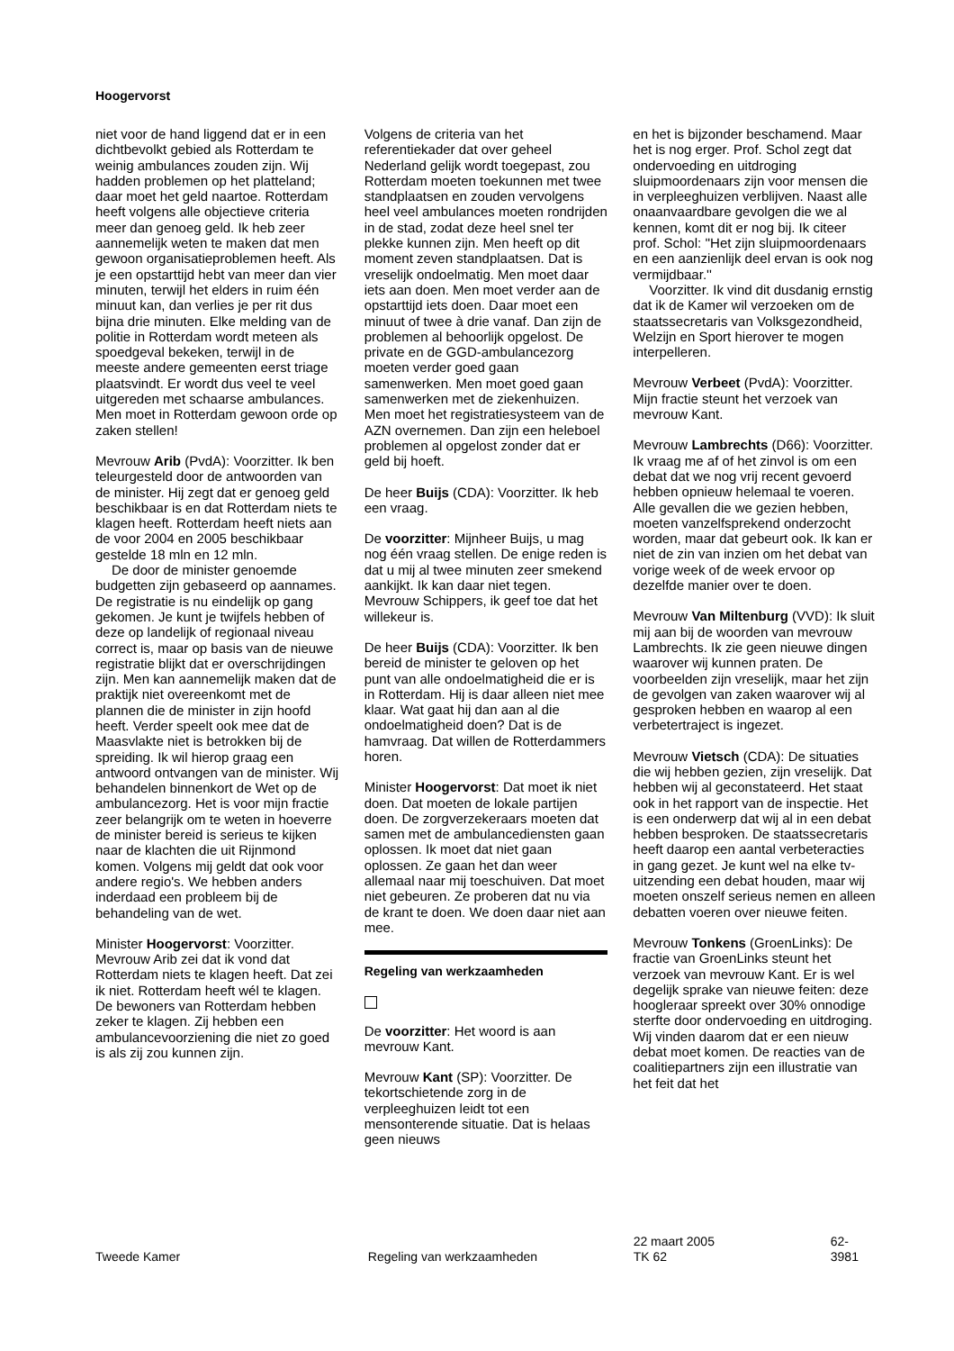Hoogervorst
niet voor de hand liggend dat er in een dichtbevolkt gebied als Rotterdam te weinig ambulances zouden zijn. Wij hadden problemen op het platteland; daar moet het geld naartoe. Rotterdam heeft volgens alle objectieve criteria meer dan genoeg geld. Ik heb zeer aannemelijk weten te maken dat men gewoon organisatieproblemen heeft. Als je een opstarttijd hebt van meer dan vier minuten, terwijl het elders in ruim één minuut kan, dan verlies je per rit dus bijna drie minuten. Elke melding van de politie in Rotterdam wordt meteen als spoedgeval bekeken, terwijl in de meeste andere gemeenten eerst triage plaatsvindt. Er wordt dus veel te veel uitgereden met schaarse ambulances. Men moet in Rotterdam gewoon orde op zaken stellen!
Mevrouw Arib (PvdA): Voorzitter. Ik ben teleurgesteld door de antwoorden van de minister. Hij zegt dat er genoeg geld beschikbaar is en dat Rotterdam niets te klagen heeft. Rotterdam heeft niets aan de voor 2004 en 2005 beschikbaar gestelde 18 mln en 12 mln.
De door de minister genoemde budgetten zijn gebaseerd op aannames. De registratie is nu eindelijk op gang gekomen. Je kunt je twijfels hebben of deze op landelijk of regionaal niveau correct is, maar op basis van de nieuwe registratie blijkt dat er overschrijdingen zijn. Men kan aannemelijk maken dat de praktijk niet overeenkomt met de plannen die de minister in zijn hoofd heeft. Verder speelt ook mee dat de Maasvlakte niet is betrokken bij de spreiding. Ik wil hierop graag een antwoord ontvangen van de minister. Wij behandelen binnenkort de Wet op de ambulancezorg. Het is voor mijn fractie zeer belangrijk om te weten in hoeverre de minister bereid is serieus te kijken naar de klachten die uit Rijnmond komen. Volgens mij geldt dat ook voor andere regio's. We hebben anders inderdaad een probleem bij de behandeling van de wet.
Minister Hoogervorst: Voorzitter. Mevrouw Arib zei dat ik vond dat Rotterdam niets te klagen heeft. Dat zei ik niet. Rotterdam heeft wél te klagen. De bewoners van Rotterdam hebben zeker te klagen. Zij hebben een ambulancevoorziening die niet zo goed is als zij zou kunnen zijn.
Volgens de criteria van het referentiekader dat over geheel Nederland gelijk wordt toegepast, zou Rotterdam moeten toekunnen met twee standplaatsen en zouden vervolgens heel veel ambulances moeten rondrijden in de stad, zodat deze heel snel ter plekke kunnen zijn. Men heeft op dit moment zeven standplaatsen. Dat is vreselijk ondoelmatig. Men moet daar iets aan doen. Men moet verder aan de opstarttijd iets doen. Daar moet een minuut of twee à drie vanaf. Dan zijn de problemen al behoorlijk opgelost. De private en de GGD-ambulancezorg moeten verder goed gaan samenwerken. Men moet goed gaan samenwerken met de ziekenhuizen. Men moet het registratiesysteem van de AZN overnemen. Dan zijn een heleboel problemen al opgelost zonder dat er geld bij hoeft.
De heer Buijs (CDA): Voorzitter. Ik heb een vraag.
De voorzitter: Mijnheer Buijs, u mag nog één vraag stellen. De enige reden is dat u mij al twee minuten zeer smekend aankijkt. Ik kan daar niet tegen. Mevrouw Schippers, ik geef toe dat het willekeur is.
De heer Buijs (CDA): Voorzitter. Ik ben bereid de minister te geloven op het punt van alle ondoelmatigheid die er is in Rotterdam. Hij is daar alleen niet mee klaar. Wat gaat hij dan aan al die ondoelmatigheid doen? Dat is de hamvraag. Dat willen de Rotterdammers horen.
Minister Hoogervorst: Dat moet ik niet doen. Dat moeten de lokale partijen doen. De zorgverzekeraars moeten dat samen met de ambulancediensten gaan oplossen. Ik moet dat niet gaan oplossen. Ze gaan het dan weer allemaal naar mij toeschuiven. Dat moet niet gebeuren. Ze proberen dat nu via de krant te doen. We doen daar niet aan mee.
Regeling van werkzaamheden
De voorzitter: Het woord is aan mevrouw Kant.
Mevrouw Kant (SP): Voorzitter. De tekortschietende zorg in de verpleeghuizen leidt tot een mensonterende situatie. Dat is helaas geen nieuws
en het is bijzonder beschamend. Maar het is nog erger. Prof. Schol zegt dat ondervoeding en uitdroging sluipmoordenaars zijn voor mensen die in verpleeghuizen verblijven. Naast alle onaanvaardbare gevolgen die we al kennen, komt dit er nog bij. Ik citeer prof. Schol: ''Het zijn sluipmoordenaars en een aanzienlijk deel ervan is ook nog vermijdbaar.''
Voorzitter. Ik vind dit dusdanig ernstig dat ik de Kamer wil verzoeken om de staatssecretaris van Volksgezondheid, Welzijn en Sport hierover te mogen interpelleren.
Mevrouw Verbeet (PvdA): Voorzitter. Mijn fractie steunt het verzoek van mevrouw Kant.
Mevrouw Lambrechts (D66): Voorzitter. Ik vraag me af of het zinvol is om een debat dat we nog vrij recent gevoerd hebben opnieuw helemaal te voeren. Alle gevallen die we gezien hebben, moeten vanzelfsprekend onderzocht worden, maar dat gebeurt ook. Ik kan er niet de zin van inzien om het debat van vorige week of de week ervoor op dezelfde manier over te doen.
Mevrouw Van Miltenburg (VVD): Ik sluit mij aan bij de woorden van mevrouw Lambrechts. Ik zie geen nieuwe dingen waarover wij kunnen praten. De voorbeelden zijn vreselijk, maar het zijn de gevolgen van zaken waarover wij al gesproken hebben en waarop al een verbetertraject is ingezet.
Mevrouw Vietsch (CDA): De situaties die wij hebben gezien, zijn vreselijk. Dat hebben wij al geconstateerd. Het staat ook in het rapport van de inspectie. Het is een onderwerp dat wij al in een debat hebben besproken. De staatssecretaris heeft daarop een aantal verbeteracties in gang gezet. Je kunt wel na elke tv-uitzending een debat houden, maar wij moeten onszelf serieus nemen en alleen debatten voeren over nieuwe feiten.
Mevrouw Tonkens (GroenLinks): De fractie van GroenLinks steunt het verzoek van mevrouw Kant. Er is wel degelijk sprake van nieuwe feiten: deze hoogleraar spreekt over 30% onnodige sterfte door ondervoeding en uitdroging. Wij vinden daarom dat er een nieuw debat moet komen. De reacties van de coalitiepartners zijn een illustratie van het feit dat het
Tweede Kamer
Regeling van werkzaamheden
22 maart 2005
TK 62
62-3981